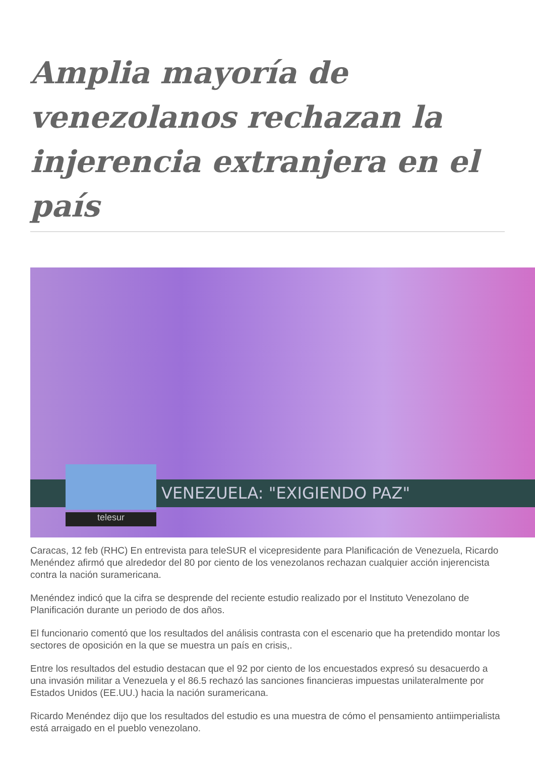Amplia mayoría de venezolanos rechazan la injerencia extranjera en el país
VENEZUELA: "EXIGIENDO PAZ"
telesur
Caracas, 12 feb (RHC) En entrevista para teleSUR el vicepresidente para Planificación de Venezuela, Ricardo Menéndez afirmó que alrededor del 80 por ciento de los venezolanos rechazan cualquier acción injerencista contra la nación suramericana.
Menéndez indicó que la cifra se desprende del reciente estudio realizado por el Instituto Venezolano de Planificación durante un periodo de dos años.
El funcionario comentó que los resultados del análisis contrasta con el escenario que ha pretendido montar los sectores de oposición en la que se muestra un país en crisis,.
Entre los resultados del estudio destacan que el 92 por ciento de los encuestados expresó su desacuerdo a una invasión militar a Venezuela y el 86.5 rechazó las sanciones financieras impuestas unilateralmente por Estados Unidos (EE.UU.) hacia la nación suramericana.
Ricardo Menéndez dijo que los resultados del estudio es una muestra de cómo el pensamiento antiimperialista está arraigado en el pueblo venezolano.